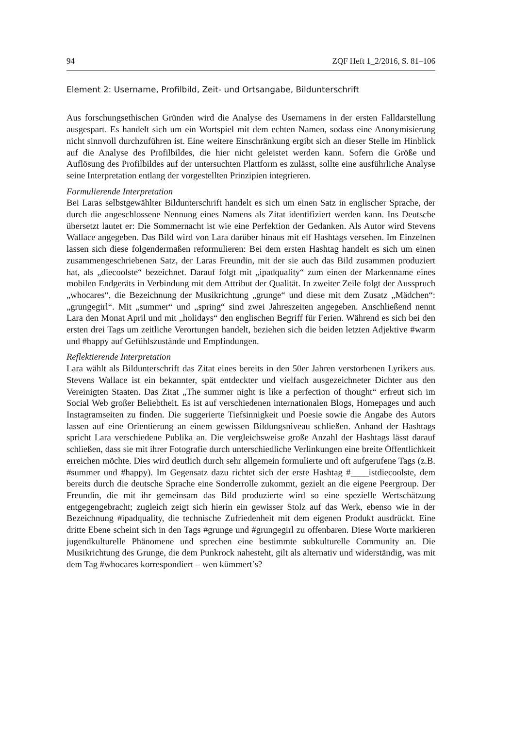94 ZQF Heft 1_2/2016, S. 81–106
Element 2: Username, Profilbild, Zeit- und Ortsangabe, Bildunterschrift
Aus forschungsethischen Gründen wird die Analyse des Usernamens in der ersten Falldarstellung ausgespart. Es handelt sich um ein Wortspiel mit dem echten Namen, sodass eine Anonymisierung nicht sinnvoll durchzuführen ist. Eine weitere Einschränkung ergibt sich an dieser Stelle im Hinblick auf die Analyse des Profilbildes, die hier nicht geleistet werden kann. Sofern die Größe und Auflösung des Profilbildes auf der untersuchten Plattform es zulässt, sollte eine ausführliche Analyse seine Interpretation entlang der vorgestellten Prinzipien integrieren.
Formulierende Interpretation
Bei Laras selbstgewählter Bildunterschrift handelt es sich um einen Satz in englischer Sprache, der durch die angeschlossene Nennung eines Namens als Zitat identifiziert werden kann. Ins Deutsche übersetzt lautet er: Die Sommernacht ist wie eine Perfektion der Gedanken. Als Autor wird Stevens Wallace angegeben. Das Bild wird von Lara darüber hinaus mit elf Hashtags versehen. Im Einzelnen lassen sich diese folgendermaßen reformulieren: Bei dem ersten Hashtag handelt es sich um einen zusammengeschriebenen Satz, der Laras Freundin, mit der sie auch das Bild zusammen produziert hat, als „diecoolste“ bezeichnet. Darauf folgt mit „ipadquality“ zum einen der Markenname eines mobilen Endgeräts in Verbindung mit dem Attribut der Qualität. In zweiter Zeile folgt der Ausspruch „whocares“, die Bezeichnung der Musikrichtung „grunge“ und diese mit dem Zusatz „Mädchen“: „grungegirl“. Mit „summer“ und „spring“ sind zwei Jahreszeiten angegeben. Anschließend nennt Lara den Monat April und mit „holidays“ den englischen Begriff für Ferien. Während es sich bei den ersten drei Tags um zeitliche Verortungen handelt, beziehen sich die beiden letzten Adjektive #warm und #happy auf Gefühlszustände und Empfindungen.
Reflektierende Interpretation
Lara wählt als Bildunterschrift das Zitat eines bereits in den 50er Jahren verstorbenen Lyrikers aus. Stevens Wallace ist ein bekannter, spät entdeckter und vielfach ausgezeichneter Dichter aus den Vereinigten Staaten. Das Zitat „The summer night is like a perfection of thought“ erfreut sich im Social Web großer Beliebtheit. Es ist auf verschiedenen internationalen Blogs, Homepages und auch Instagramseiten zu finden. Die suggerierte Tiefsinnigkeit und Poesie sowie die Angabe des Autors lassen auf eine Orientierung an einem gewissen Bildungsniveau schließen. Anhand der Hashtags spricht Lara verschiedene Publika an. Die vergleichsweise große Anzahl der Hashtags lässt darauf schließen, dass sie mit ihrer Fotografie durch unterschiedliche Verlinkungen eine breite Öffentlichkeit erreichen möchte. Dies wird deutlich durch sehr allgemein formulierte und oft aufgerufene Tags (z.B. #summer und #happy). Im Gegensatz dazu richtet sich der erste Hashtag #____istdiecoolste, dem bereits durch die deutsche Sprache eine Sonderrolle zukommt, gezielt an die eigene Peergroup. Der Freundin, die mit ihr gemeinsam das Bild produzierte wird so eine spezielle Wertschätzung entgegengebracht; zugleich zeigt sich hierin ein gewisser Stolz auf das Werk, ebenso wie in der Bezeichnung #ipadquality, die technische Zufriedenheit mit dem eigenen Produkt ausdrückt. Eine dritte Ebene scheint sich in den Tags #grunge und #grungegirl zu offenbaren. Diese Worte markieren jugendkulturelle Phänomene und sprechen eine bestimmte subkulturelle Community an. Die Musikrichtung des Grunge, die dem Punkrock nahesteht, gilt als alternativ und widerständig, was mit dem Tag #whocares korrespondiert – wen kümmert’s?